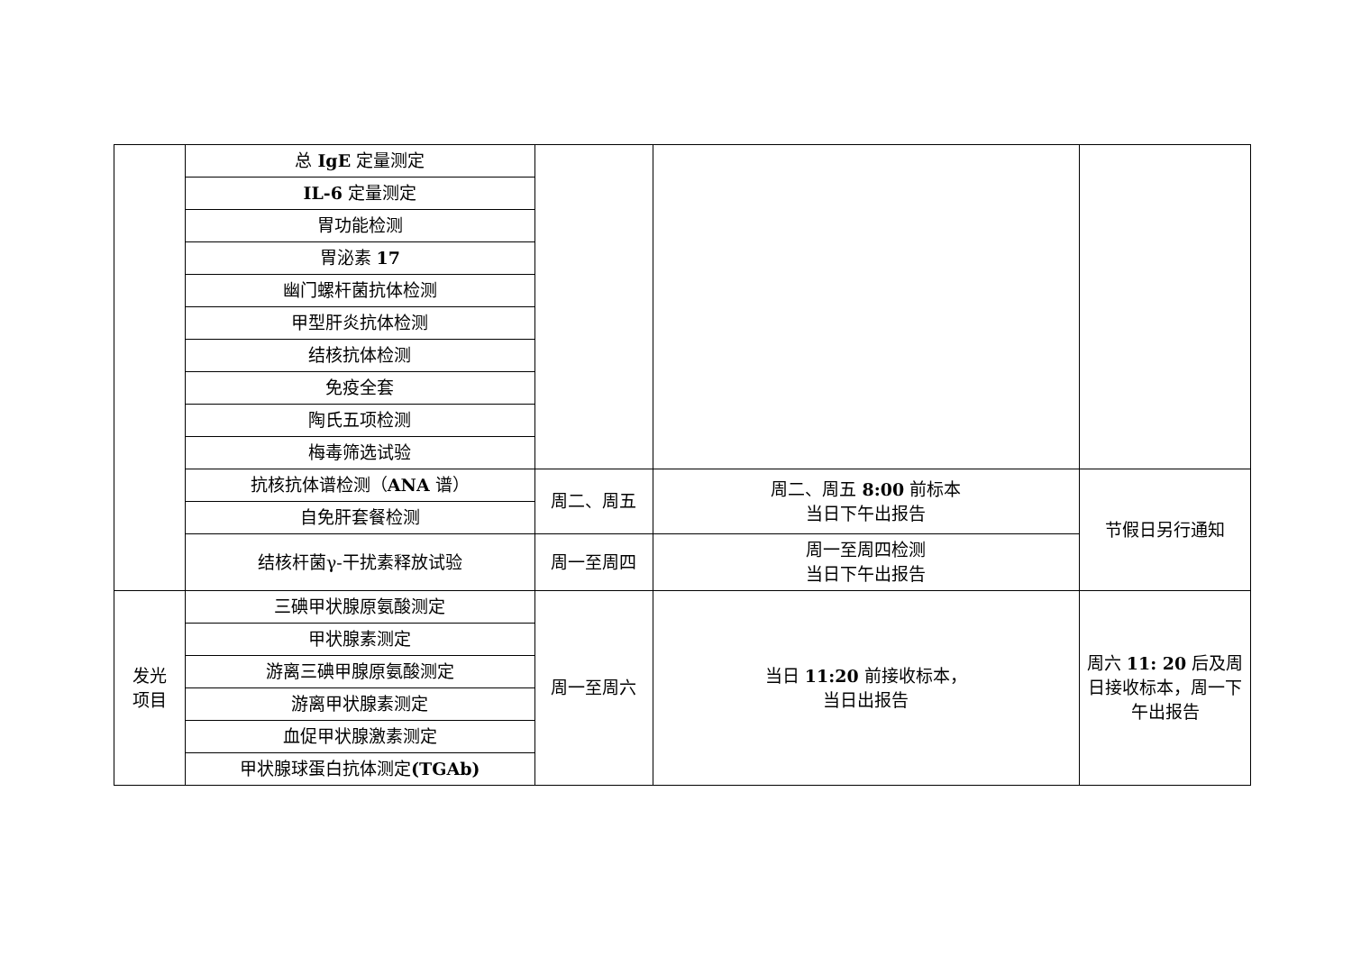| | 总 IgE 定量测定 | | | |
| | IL-6 定量测定 | | | |
| | 胃功能检测 | | | |
| | 胃泌素 17 | | | |
| | 幽门螺杆菌抗体检测 | | | |
| | 甲型肝炎抗体检测 | | | |
| | 结核抗体检测 | | | |
| | 免疫全套 | | | |
| | 陶氏五项检测 | | | |
| | 梅毒筛选试验 | | | |
| | 抗核抗体谱检测（ ANA 谱） | 周二、周五 | 周二、周五 8:00 前标本 当日下午出报告 | 节假日另行通知 |
| | 自免肝套餐检测 | | | |
| | 结核杆菌γ-干扰素释放试验 | 周一至周四 | 周一至周四检测 当日下午出报告 | |
| 发光 项目 | 三碘甲状腺原氨酸测定 | 周一至周六 | 当日 11:20 前接收标本， 当日出报告 | 周六 11: 20 后及周日接收标本，周一下午出报告 |
| | 甲状腺素测定 | | | |
| | 游离三碘甲腺原氨酸测定 | | | |
| | 游离甲状腺素测定 | | | |
| | 血促甲状腺激素测定 | | | |
| | 甲状腺球蛋白抗体测定 (TGAb) | | | |